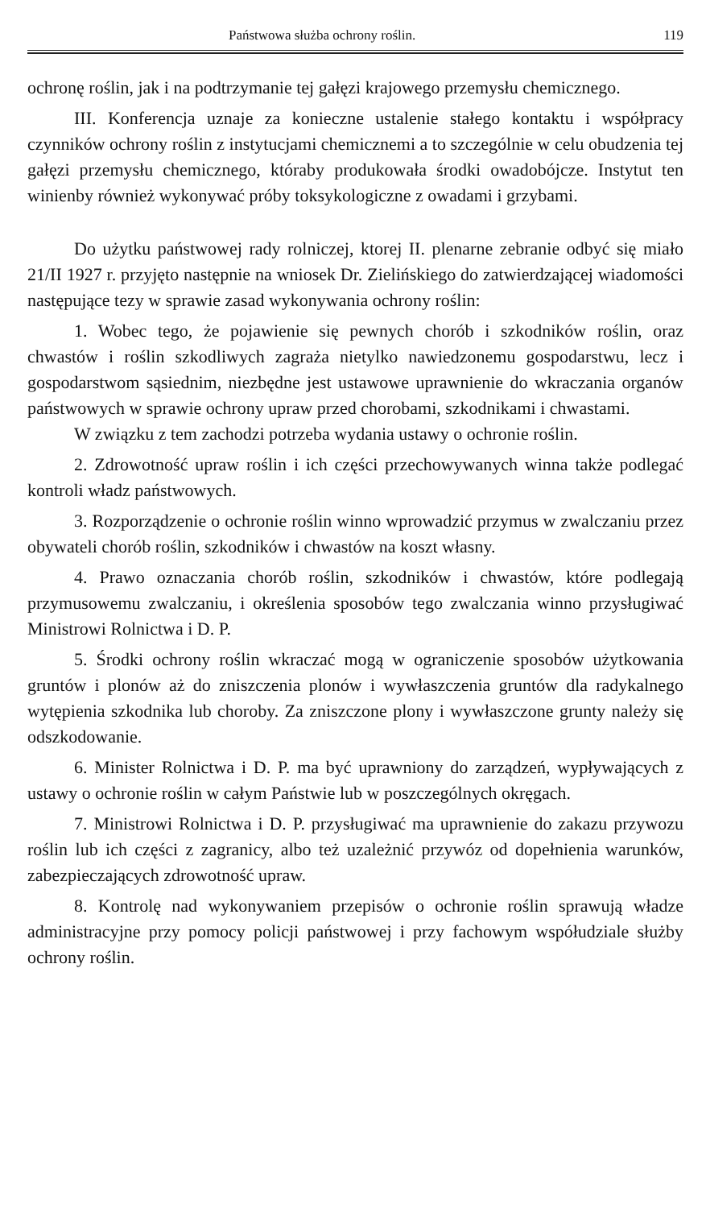Państwowa służba ochrony roślin. 119
ochronę roślin, jak i na podtrzymanie tej gałęzi krajowego przemysłu chemicznego.
III. Konferencja uznaje za konieczne ustalenie stałego kontaktu i współpracy czynników ochrony roślin z instytucjami chemicznemi a to szczególnie w celu obudzenia tej gałęzi przemysłu chemicznego, któraby produkowała środki owadobójcze. Instytut ten winienby również wykonywać próby toksykologiczne z owadami i grzybami.
Do użytku państwowej rady rolniczej, ktorej II. plenarne zebranie odbyć się miało 21/II 1927 r. przyjęto następnie na wniosek Dr. Zielińskiego do zatwierdzającej wiadomości następujące tezy w sprawie zasad wykonywania ochrony roślin:
1. Wobec tego, że pojawienie się pewnych chorób i szkodników roślin, oraz chwastów i roślin szkodliwych zagraża nietylko nawiedzonemu gospodarstwu, lecz i gospodarstwom sąsiednim, niezbędne jest ustawowe uprawnienie do wkraczania organów państwowych w sprawie ochrony upraw przed chorobami, szkodnikami i chwastami.
W związku z tem zachodzi potrzeba wydania ustawy o ochronie roślin.
2. Zdrowotność upraw roślin i ich części przechowywanych winna także podlegać kontroli władz państwowych.
3. Rozporządzenie o ochronie roślin winno wprowadzić przymus w zwalczaniu przez obywateli chorób roślin, szkodników i chwastów na koszt własny.
4. Prawo oznaczania chorób roślin, szkodników i chwastów, które podlegają przymusowemu zwalczaniu, i określenia sposobów tego zwalczania winno przysługiwać Ministrowi Rolnictwa i D. P.
5. Środki ochrony roślin wkraczać mogą w ograniczenie sposobów użytkowania gruntów i plonów aż do zniszczenia plonów i wywłaszczenia gruntów dla radykalnego wytępienia szkodnika lub choroby. Za zniszczone plony i wywłaszczone grunty należy się odszkodowanie.
6. Minister Rolnictwa i D. P. ma być uprawniony do zarządzeń, wypływających z ustawy o ochronie roślin w całym Państwie lub w poszczególnych okręgach.
7. Ministrowi Rolnictwa i D. P. przysługiwać ma uprawnienie do zakazu przywozu roślin lub ich części z zagranicy, albo też uzależnić przywóz od dopełnienia warunków, zabezpieczających zdrowotność upraw.
8. Kontrolę nad wykonywaniem przepisów o ochronie roślin sprawują władze administracyjne przy pomocy policji państwowej i przy fachowym współudziale służby ochrony roślin.